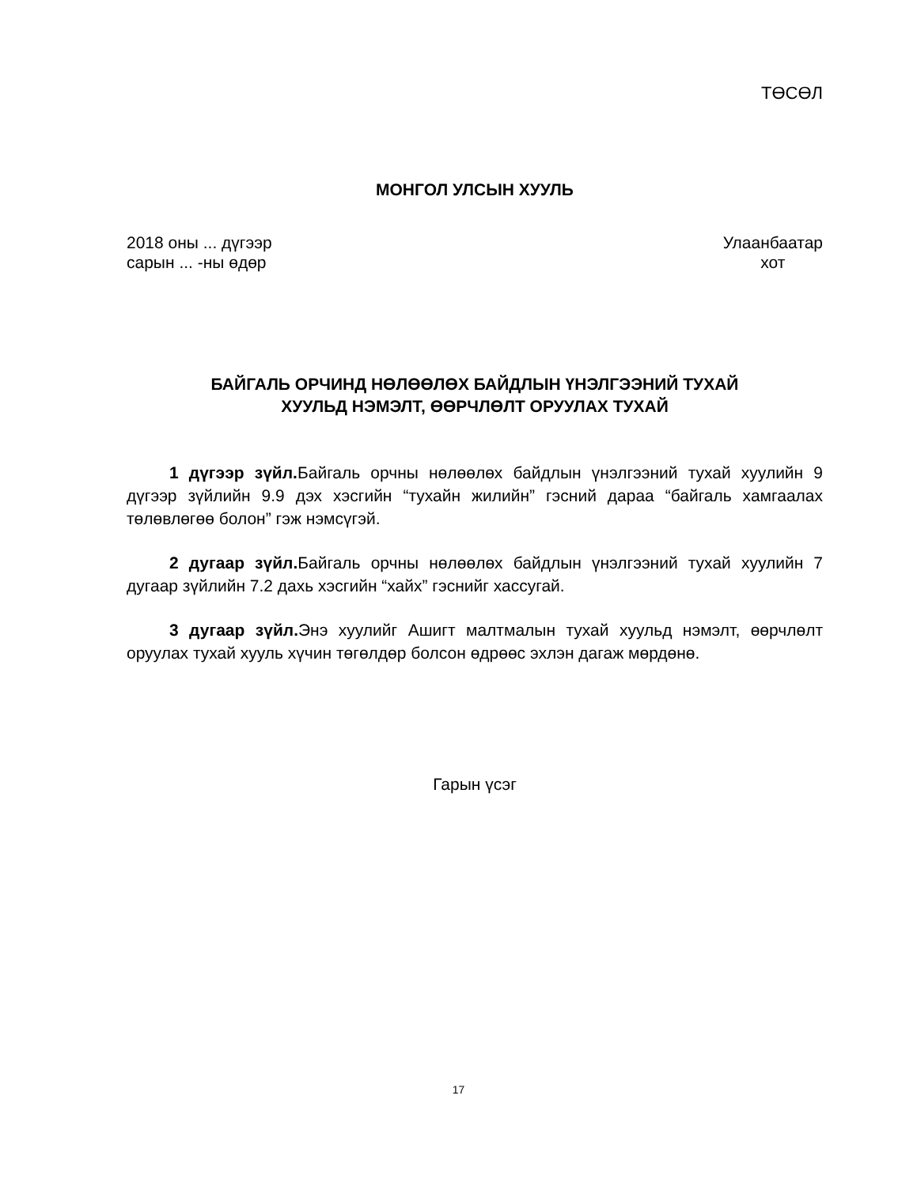ТӨСӨЛ
МОНГОЛ УЛСЫН ХУУЛЬ
2018 оны ... дүгээр
сарын ... -ны өдөр
Улаанбаатар
хот
БАЙГАЛЬ ОРЧИНД НӨЛӨӨЛӨХ БАЙДЛЫН ҮНЭЛГЭЭНИЙ ТУХАЙ
ХУУЛЬД НЭМЭЛТ, ӨӨРЧЛӨЛТ ОРУУЛАХ ТУХАЙ
1 дүгээр зүйл. Байгаль орчны нөлөөлөх байдлын үнэлгээний тухай хуулийн 9 дүгээр зүйлийн 9.9 дэх хэсгийн “тухайн жилийн” гэсний дараа “байгаль хамгаалах төлөвлөгөө болон” гэж нэмсүгэй.
2 дугаар зүйл. Байгаль орчны нөлөөлөх байдлын үнэлгээний тухай хуулийн 7 дугаар зүйлийн 7.2 дахь хэсгийн “хайх” гэснийг хассугай.
3 дугаар зүйл. Энэ хуулийг Ашигт малтмалын тухай хуульд нэмэлт, өөрчлөлт оруулах тухай хууль хүчин төгөлдөр болсон өдрөөс эхлэн дагаж мөрдөнө.
Гарын үсэг
17